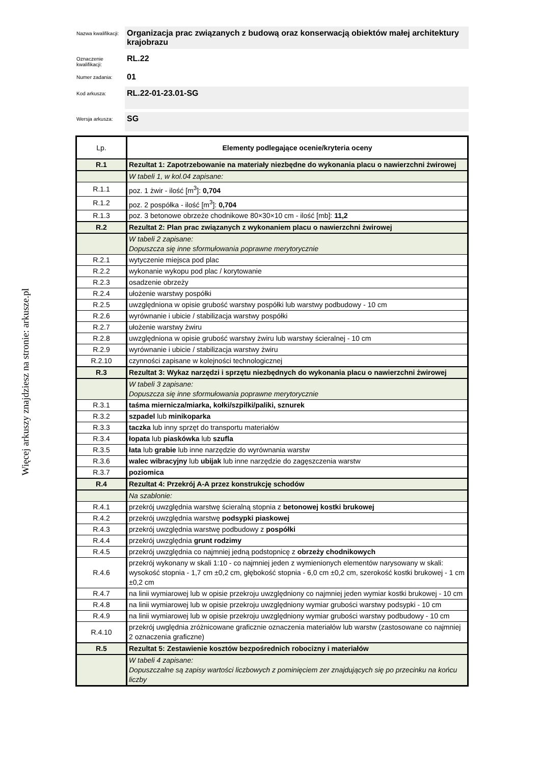Więcej arkuszy znajdziesz na stronie: arkusze.pl
Nazwa kwalifikacji:
Organizacja prac związanych z budową oraz konserwacją obiektów małej architektury krajobrazu
Oznaczenie kwalifikacji:
RL.22
Numer zadania:
01
Kod arkusza:
RL.22-01-23.01-SG
Wersja arkusza:
SG
| Lp. | Elementy podlegające ocenie/kryteria oceny |
| R.1 | Rezultat 1: Zapotrzebowanie na materiały niezbędne do wykonania placu o nawierzchni żwirowej |
| | W tabeli 1, w kol.04 zapisane: |
| R.1.1 | poz. 1 żwir - ilość [m<sup>3</sup>]: 0,704 |
| R.1.2 | poz. 2 pospółka - ilość [m<sup>3</sup>]: 0,704 |
| R.1.3 | poz. 3 betonowe obrzeże chodnikowe 80×30×10 cm - ilość [mb]: 11,2 |
| R.2 | Rezultat 2: Plan prac związanych z wykonaniem placu o nawierzchni żwirowej |
| | W tabeli 2 zapisane: Dopuszcza się inne sformułowania poprawne merytorycznie |
| R.2.1 | wytyczenie miejsca pod plac |
| R.2.2 | wykonanie wykopu pod plac / korytowanie |
| R.2.3 | osadzenie obrzeży |
| R.2.4 | ułożenie warstwy pospółki |
| R.2.5 | uwzględniona w opisie grubość warstwy pospółki lub warstwy podbudowy - 10 cm |
| R.2.6 | wyrównanie i ubicie / stabilizacja warstwy pospółki |
| R.2.7 | ułożenie warstwy żwiru |
| R.2.8 | uwzględniona w opisie grubość warstwy żwiru lub warstwy ścieralnej - 10 cm |
| R.2.9 | wyrównanie i ubicie / stabilizacja warstwy żwiru |
| R.2.10 | czynności zapisane w kolejności technologicznej |
| R.3 | Rezultat 3: Wykaz narzędzi i sprzętu niezbędnych do wykonania placu o nawierzchni żwirowej |
| | W tabeli 3 zapisane: Dopuszcza się inne sformułowania poprawne merytorycznie |
| R.3.1 | taśma miernicza/miarka, kołki/szpilki/paliki, sznurek |
| R.3.2 | szpadel lub minikoparka |
| R.3.3 | taczka lub inny sprzęt do transportu materiałów |
| R.3.4 | łopata lub piaskówka lub szufla |
| R.3.5 | łata lub grabie lub inne narzędzie do wyrównania warstw |
| R.3.6 | walec wibracyjny lub ubijak lub inne narzędzie do zagęszczenia warstw |
| R.3.7 | poziomica |
| R.4 | Rezultat 4: Przekrój A-A przez konstrukcję schodów |
| | Na szablonie: |
| R.4.1 | przekrój uwzględnia warstwę ścieralną stopnia z betonowej kostki brukowej |
| R.4.2 | przekrój uwzględnia warstwę podsypki piaskowej |
| R.4.3 | przekrój uwzględnia warstwę podbudowy z pospółki |
| R.4.4 | przekrój uwzględnia grunt rodzimy |
| R.4.5 | przekrój uwzględnia co najmniej jedną podstopnicę z obrzeży chodnikowych |
| R.4.6 | przekrój wykonany w skali 1:10 - co najmniej jeden z wymienionych elementów narysowany w skali: wysokość stopnia - 1,7 cm ±0,2 cm, głębokość stopnia - 6,0 cm ±0,2 cm, szerokość kostki brukowej - 1 cm ±0,2 cm |
| R.4.7 | na linii wymiarowej lub w opisie przekroju uwzględniony co najmniej jeden wymiar kostki brukowej - 10 cm |
| R.4.8 | na linii wymiarowej lub w opisie przekroju uwzględniony wymiar grubości warstwy podsypki - 10 cm |
| R.4.9 | na linii wymiarowej lub w opisie przekroju uwzględniony wymiar grubości warstwy podbudowy - 10 cm |
| R.4.10 | przekrój uwględnia zróżnicowane graficznie oznaczenia materiałów lub warstw (zastosowane co najmniej 2 oznaczenia graficzne) |
| R.5 | Rezultat 5: Zestawienie kosztów bezpośrednich robocizny i materiałów |
| | W tabeli 4 zapisane: Dopuszczalne są zapisy wartości liczbowych z pominięciem zer znajdujących się po przecinku na końcu liczby |